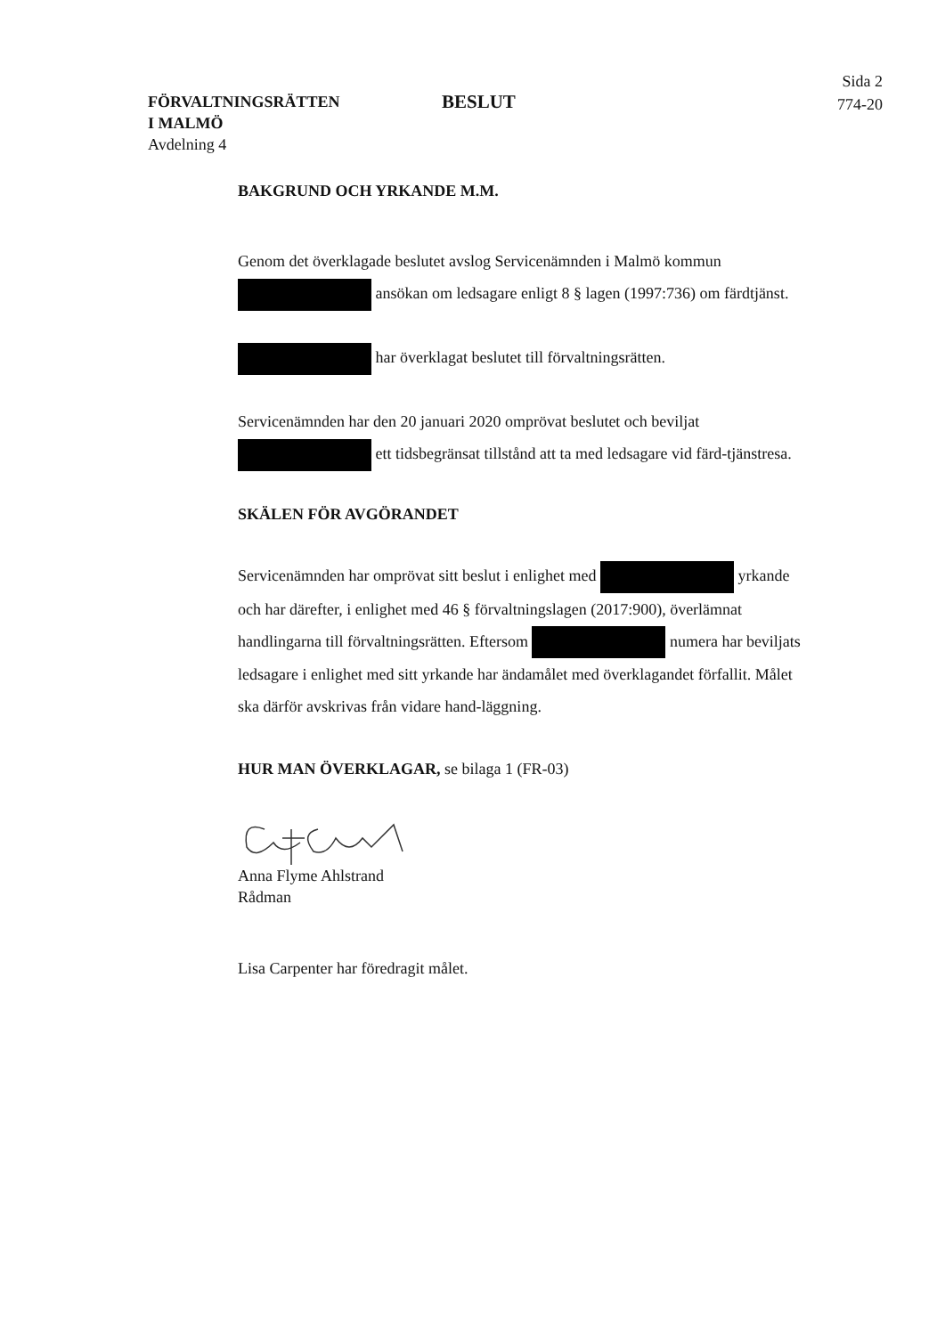FÖRVALTNINGSRÄTTEN
I MALMÖ
Avdelning 4
BESLUT
Sida 2
774-20
BAKGRUND OCH YRKANDE M.M.
Genom det överklagade beslutet avslog Servicenämnden i Malmö kommun ansökan om ledsagare enligt 8 § lagen (1997:736) om färdtjänst.
har överklagat beslutet till förvaltningsrätten.
Servicenämnden har den 20 januari 2020 omprövat beslutet och beviljat ett tidsbegränsat tillstånd att ta med ledsagare vid färd-tjänstresa.
SKÄLEN FÖR AVGÖRANDET
Servicenämnden har omprövat sitt beslut i enlighet med yrkande och har därefter, i enlighet med 46 § förvaltningslagen (2017:900), överlämnat handlingarna till förvaltningsrätten. Eftersom numera har beviljats ledsagare i enlighet med sitt yrkande har ändamålet med överklagandet förfallit. Målet ska därför avskrivas från vidare hand-läggning.
HUR MAN ÖVERKLAGAR, se bilaga 1 (FR-03)
Anna Flyme Ahlstrand
Rådman
Lisa Carpenter har föredragit målet.